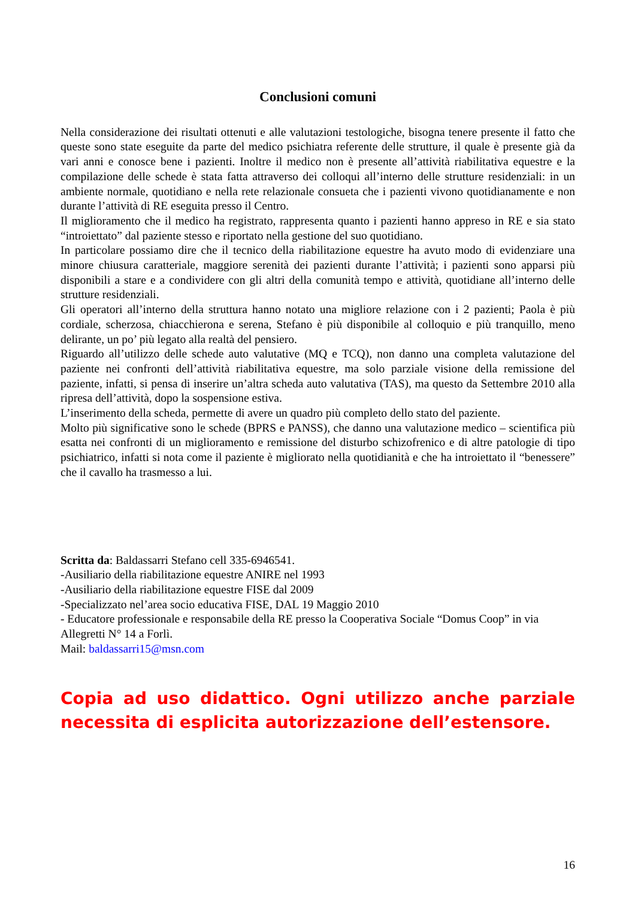Conclusioni comuni
Nella considerazione dei risultati ottenuti e alle valutazioni testologiche, bisogna tenere presente il fatto che queste sono state eseguite da parte del medico psichiatra referente delle strutture, il quale è presente già da vari anni e conosce bene i pazienti. Inoltre il medico non è presente all’attività riabilitativa equestre e la compilazione delle schede è stata fatta attraverso dei colloqui all’interno delle strutture residenziali: in un ambiente normale, quotidiano e nella rete relazionale consueta che i pazienti vivono quotidianamente e non durante l’attività di RE eseguita presso il Centro.
Il miglioramento che il medico ha registrato, rappresenta quanto i pazienti hanno appreso in RE e sia stato “introiettato” dal paziente stesso e riportato nella gestione del suo quotidiano.
In particolare possiamo dire che il tecnico della riabilitazione equestre ha avuto modo di evidenziare una minore chiusura caratteriale, maggiore serenità dei pazienti durante l’attività; i pazienti sono apparsi più disponibili a stare e a condividere con gli altri della comunità tempo e attività, quotidiane all’interno delle strutture residenziali.
Gli operatori all’interno della struttura hanno notato una migliore relazione con i 2 pazienti; Paola è più cordiale, scherzosa, chiacchierona e serena, Stefano è più disponibile al colloquio e più tranquillo, meno delirante, un po’ più legato alla realtà del pensiero.
Riguardo all’utilizzo delle schede auto valutative (MQ e TCQ), non danno una completa valutazione del paziente nei confronti dell’attività riabilitativa equestre, ma solo parziale visione della remissione del paziente, infatti, si pensa di inserire un’altra scheda auto valutativa (TAS), ma questo da Settembre 2010 alla ripresa dell’attività, dopo la sospensione estiva.
L’inserimento della scheda, permette di avere un quadro più completo dello stato del paziente.
Molto più significative sono le schede (BPRS e PANSS), che danno una valutazione medico – scientifica più esatta nei confronti di un miglioramento e remissione del disturbo schizofrenico e di altre patologie di tipo psichiatrico, infatti si nota come il paziente è migliorato nella quotidianità e che ha introiettato il “benessere” che il cavallo ha trasmesso a lui.
Scritta da: Baldassarri Stefano cell 335-6946541.
-Ausiliario della riabilitazione equestre ANIRE nel 1993
-Ausiliario della riabilitazione equestre FISE dal 2009
-Specializzato nel’area socio educativa FISE, DAL 19 Maggio 2010
- Educatore professionale e responsabile della RE presso la Cooperativa Sociale “Domus Coop” in via Allegretti N° 14 a Forlì.
Mail: baldassarri15@msn.com
Copia ad uso didattico. Ogni utilizzo anche parziale necessita di esplicita autorizzazione dell’estensore.
16